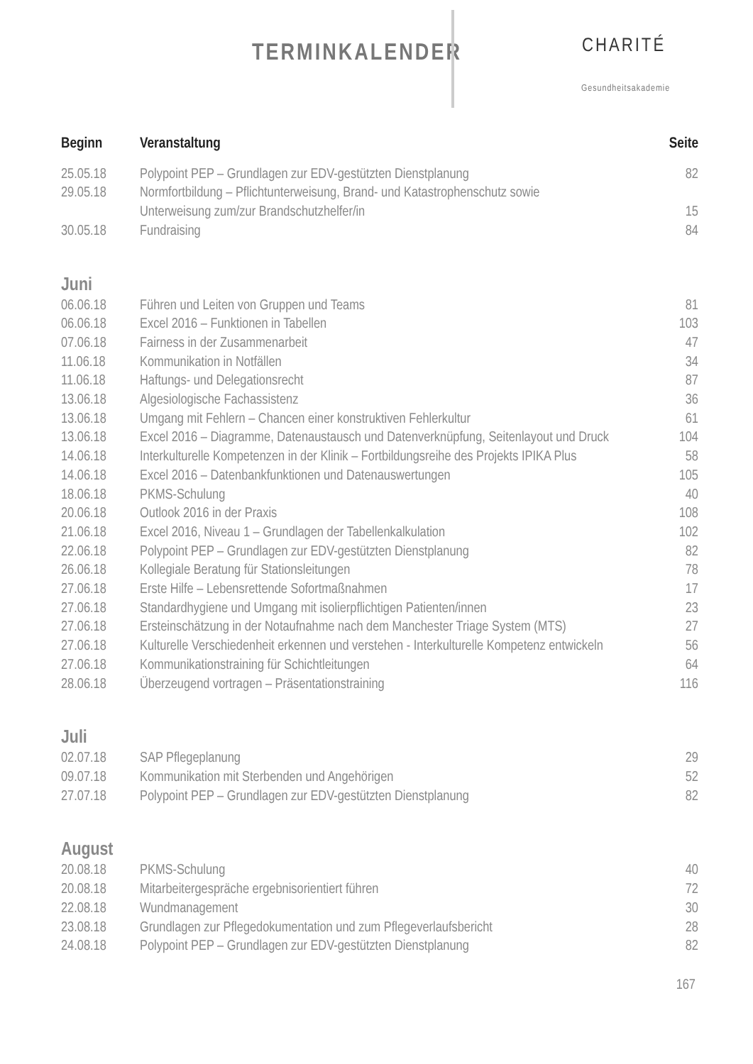TERMINKALENDER CHARITÉ
Gesundheitsakademie
| Beginn | Veranstaltung | Seite |
| --- | --- | --- |
| 25.05.18 | Polypoint PEP – Grundlagen zur EDV-gestützten Dienstplanung | 82 |
| 29.05.18 | Normfortbildung – Pflichtunterweisung, Brand- und Katastrophenschutz sowie Unterweisung zum/zur Brandschutzhelfer/in | 15 |
| 30.05.18 | Fundraising | 84 |
| Juni | | |
| 06.06.18 | Führen und Leiten von Gruppen und Teams | 81 |
| 06.06.18 | Excel 2016 – Funktionen in Tabellen | 103 |
| 07.06.18 | Fairness in der Zusammenarbeit | 47 |
| 11.06.18 | Kommunikation in Notfällen | 34 |
| 11.06.18 | Haftungs- und Delegationsrecht | 87 |
| 13.06.18 | Algesiologische Fachassistenz | 36 |
| 13.06.18 | Umgang mit Fehlern – Chancen einer konstruktiven Fehlerkultur | 61 |
| 13.06.18 | Excel 2016 – Diagramme, Datenaustausch und Datenverknüpfung, Seitenlayout und Druck | 104 |
| 14.06.18 | Interkulturelle Kompetenzen in der Klinik – Fortbildungsreihe des Projekts IPIKA Plus | 58 |
| 14.06.18 | Excel 2016 – Datenbankfunktionen und Datenauswertungen | 105 |
| 18.06.18 | PKMS-Schulung | 40 |
| 20.06.18 | Outlook 2016 in der Praxis | 108 |
| 21.06.18 | Excel 2016, Niveau 1 – Grundlagen der Tabellenkalkulation | 102 |
| 22.06.18 | Polypoint PEP – Grundlagen zur EDV-gestützten Dienstplanung | 82 |
| 26.06.18 | Kollegiale Beratung für Stationsleitungen | 78 |
| 27.06.18 | Erste Hilfe – Lebensrettende Sofortmaßnahmen | 17 |
| 27.06.18 | Standardhygiene und Umgang mit isolierpflichtigen Patienten/innen | 23 |
| 27.06.18 | Ersteinschätzung in der Notaufnahme nach dem Manchester Triage System (MTS) | 27 |
| 27.06.18 | Kulturelle Verschiedenheit erkennen und verstehen - Interkulturelle Kompetenz entwickeln | 56 |
| 27.06.18 | Kommunikationstraining für Schichtleitungen | 64 |
| 28.06.18 | Überzeugend vortragen – Präsentationstraining | 116 |
| Juli | | |
| 02.07.18 | SAP Pflegeplanung | 29 |
| 09.07.18 | Kommunikation mit Sterbenden und Angehörigen | 52 |
| 27.07.18 | Polypoint PEP – Grundlagen zur EDV-gestützten Dienstplanung | 82 |
| August | | |
| 20.08.18 | PKMS-Schulung | 40 |
| 20.08.18 | Mitarbeitergespräche ergebnisorientiert führen | 72 |
| 22.08.18 | Wundmanagement | 30 |
| 23.08.18 | Grundlagen zur Pflegedokumentation und zum Pflegeverlaufsbericht | 28 |
| 24.08.18 | Polypoint PEP – Grundlagen zur EDV-gestützten Dienstplanung | 82 |
167